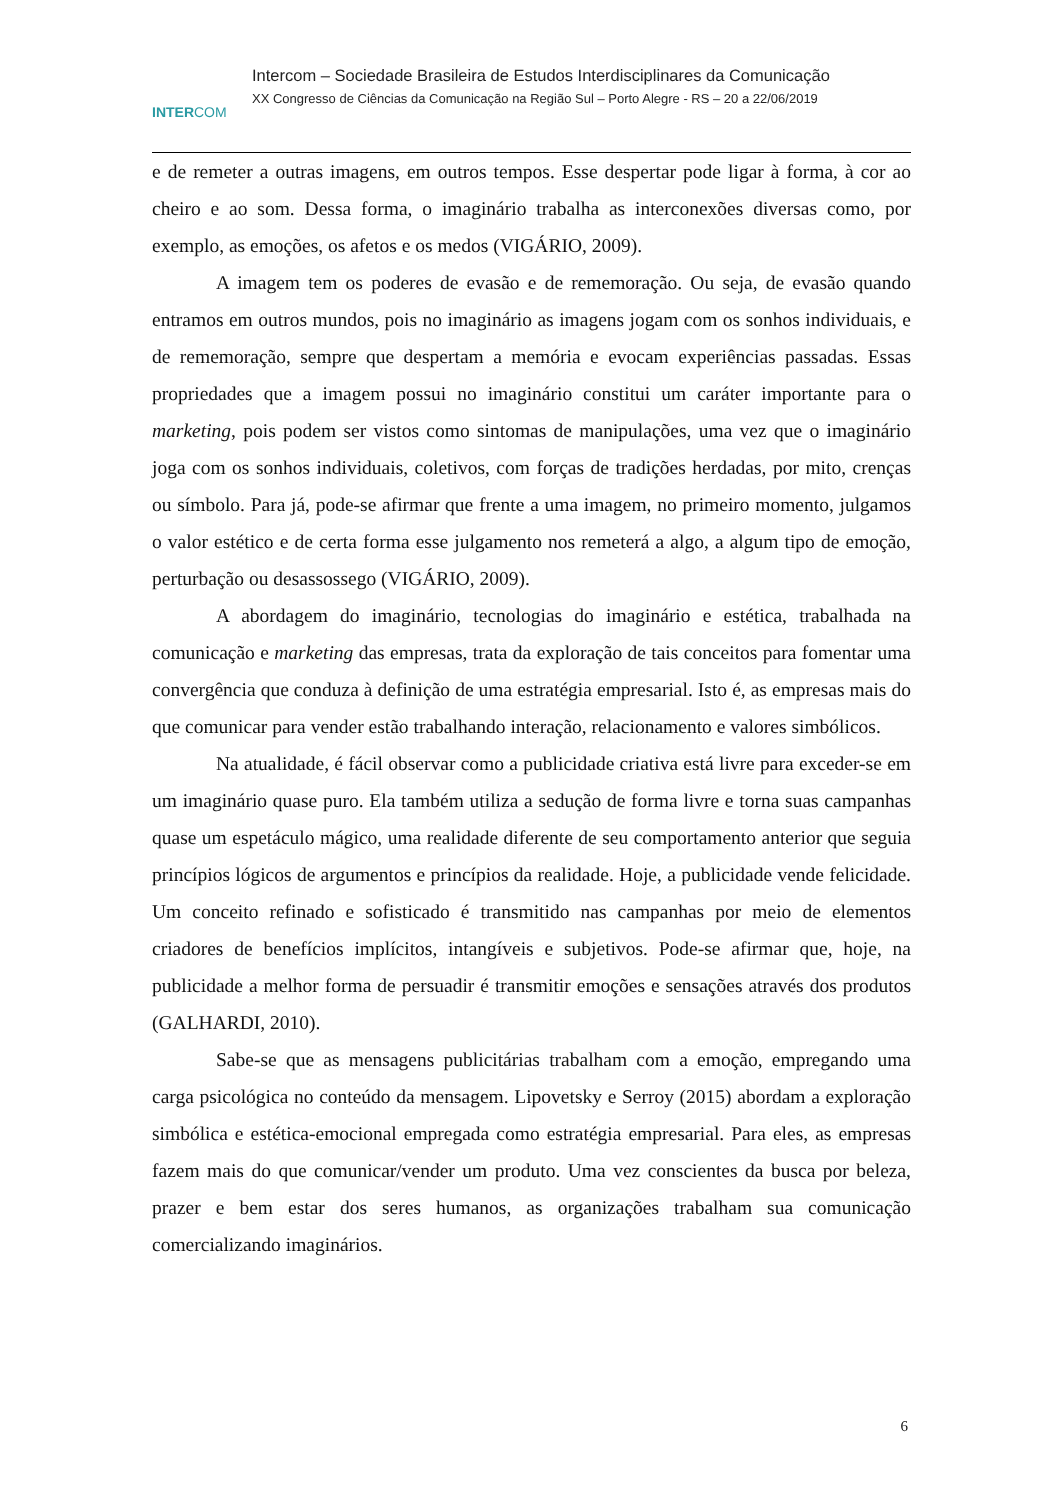INTERCOM
Intercom – Sociedade Brasileira de Estudos Interdisciplinares da Comunicação
XX Congresso de Ciências da Comunicação na Região Sul – Porto Alegre - RS – 20 a 22/06/2019
e de remeter a outras imagens, em outros tempos. Esse despertar pode ligar à forma, à cor ao cheiro e ao som. Dessa forma, o imaginário trabalha as interconexões diversas como, por exemplo, as emoções, os afetos e os medos (VIGÁRIO, 2009).
A imagem tem os poderes de evasão e de rememoração. Ou seja, de evasão quando entramos em outros mundos, pois no imaginário as imagens jogam com os sonhos individuais, e de rememoração, sempre que despertam a memória e evocam experiências passadas. Essas propriedades que a imagem possui no imaginário constitui um caráter importante para o marketing, pois podem ser vistos como sintomas de manipulações, uma vez que o imaginário joga com os sonhos individuais, coletivos, com forças de tradições herdadas, por mito, crenças ou símbolo. Para já, pode-se afirmar que frente a uma imagem, no primeiro momento, julgamos o valor estético e de certa forma esse julgamento nos remeterá a algo, a algum tipo de emoção, perturbação ou desassossego (VIGÁRIO, 2009).
A abordagem do imaginário, tecnologias do imaginário e estética, trabalhada na comunicação e marketing das empresas, trata da exploração de tais conceitos para fomentar uma convergência que conduza à definição de uma estratégia empresarial. Isto é, as empresas mais do que comunicar para vender estão trabalhando interação, relacionamento e valores simbólicos.
Na atualidade, é fácil observar como a publicidade criativa está livre para exceder-se em um imaginário quase puro. Ela também utiliza a sedução de forma livre e torna suas campanhas quase um espetáculo mágico, uma realidade diferente de seu comportamento anterior que seguia princípios lógicos de argumentos e princípios da realidade. Hoje, a publicidade vende felicidade. Um conceito refinado e sofisticado é transmitido nas campanhas por meio de elementos criadores de benefícios implícitos, intangíveis e subjetivos. Pode-se afirmar que, hoje, na publicidade a melhor forma de persuadir é transmitir emoções e sensações através dos produtos (GALHARDI, 2010).
Sabe-se que as mensagens publicitárias trabalham com a emoção, empregando uma carga psicológica no conteúdo da mensagem. Lipovetsky e Serroy (2015) abordam a exploração simbólica e estética-emocional empregada como estratégia empresarial. Para eles, as empresas fazem mais do que comunicar/vender um produto. Uma vez conscientes da busca por beleza, prazer e bem estar dos seres humanos, as organizações trabalham sua comunicação comercializando imaginários.
6